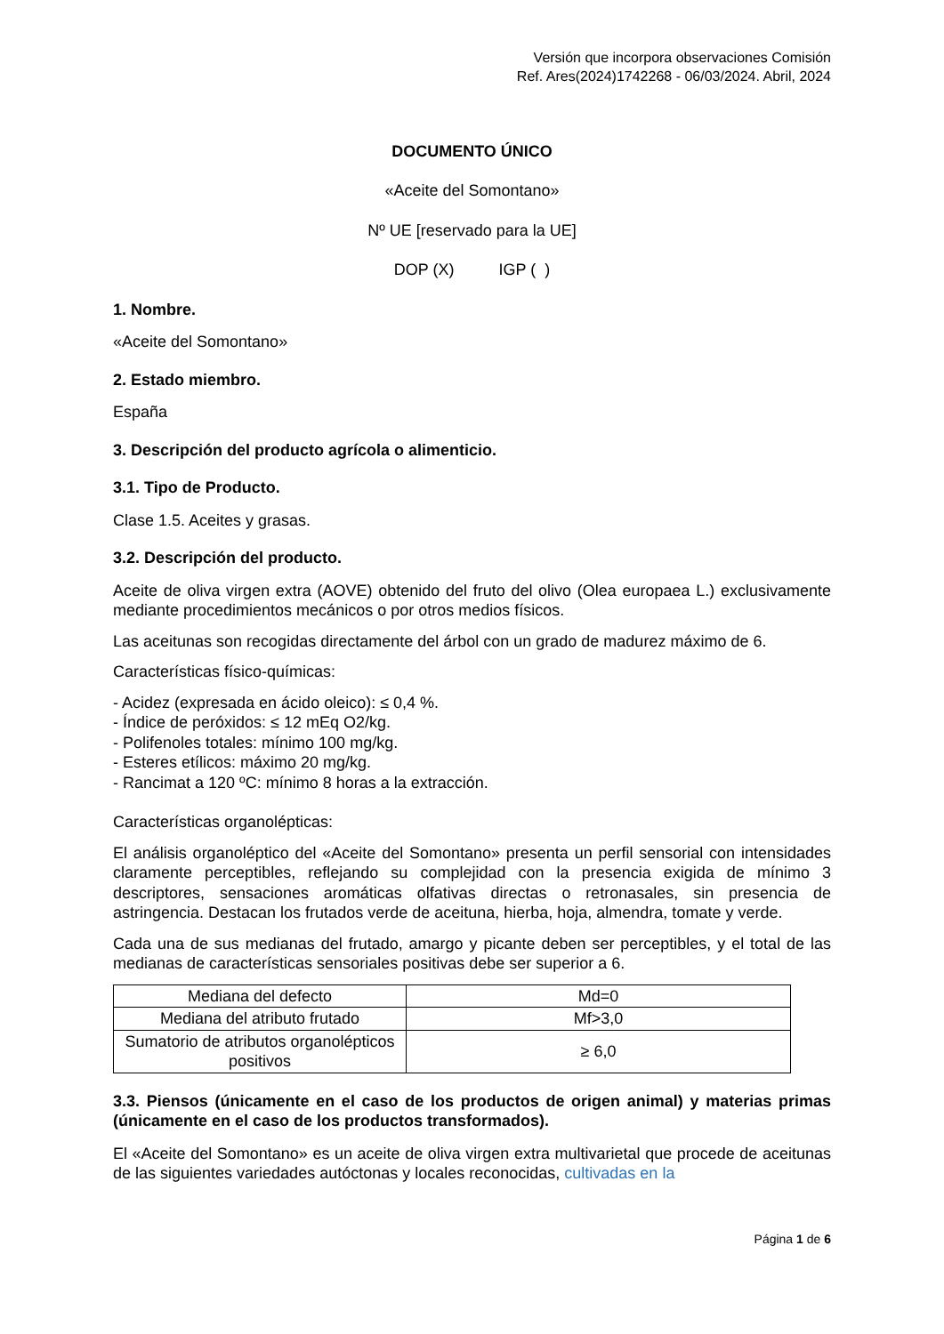Versión que incorpora observaciones Comisión
Ref. Ares(2024)1742268 - 06/03/2024. Abril, 2024
DOCUMENTO ÚNICO
«Aceite del Somontano»
Nº UE [reservado para la UE]
DOP (X) IGP ( )
1. Nombre.
«Aceite del Somontano»
2. Estado miembro.
España
3. Descripción del producto agrícola o alimenticio.
3.1. Tipo de Producto.
Clase 1.5. Aceites y grasas.
3.2. Descripción del producto.
Aceite de oliva virgen extra (AOVE) obtenido del fruto del olivo (Olea europaea L.) exclusivamente mediante procedimientos mecánicos o por otros medios físicos.
Las aceitunas son recogidas directamente del árbol con un grado de madurez máximo de 6.
Características físico-químicas:
- Acidez (expresada en ácido oleico): ≤ 0,4 %.
- Índice de peróxidos: ≤ 12 mEq O2/kg.
- Polifenoles totales: mínimo 100 mg/kg.
- Esteres etílicos: máximo 20 mg/kg.
- Rancimat a 120 ºC: mínimo 8 horas a la extracción.
Características organolépticas:
El análisis organoléptico del «Aceite del Somontano» presenta un perfil sensorial con intensidades claramente perceptibles, reflejando su complejidad con la presencia exigida de mínimo 3 descriptores, sensaciones aromáticas olfativas directas o retronasales, sin presencia de astringencia. Destacan los frutados verde de aceituna, hierba, hoja, almendra, tomate y verde.
Cada una de sus medianas del frutado, amargo y picante deben ser perceptibles, y el total de las medianas de características sensoriales positivas debe ser superior a 6.
| Mediana del defecto | Md=0 |
| Mediana del atributo frutado | Mf>3,0 |
| Sumatorio de atributos organolépticos positivos | ≥ 6,0 |
3.3. Piensos (únicamente en el caso de los productos de origen animal) y materias primas (únicamente en el caso de los productos transformados).
El «Aceite del Somontano» es un aceite de oliva virgen extra multivarietal que procede de aceitunas de las siguientes variedades autóctonas y locales reconocidas, cultivadas en la
Página 1 de 6